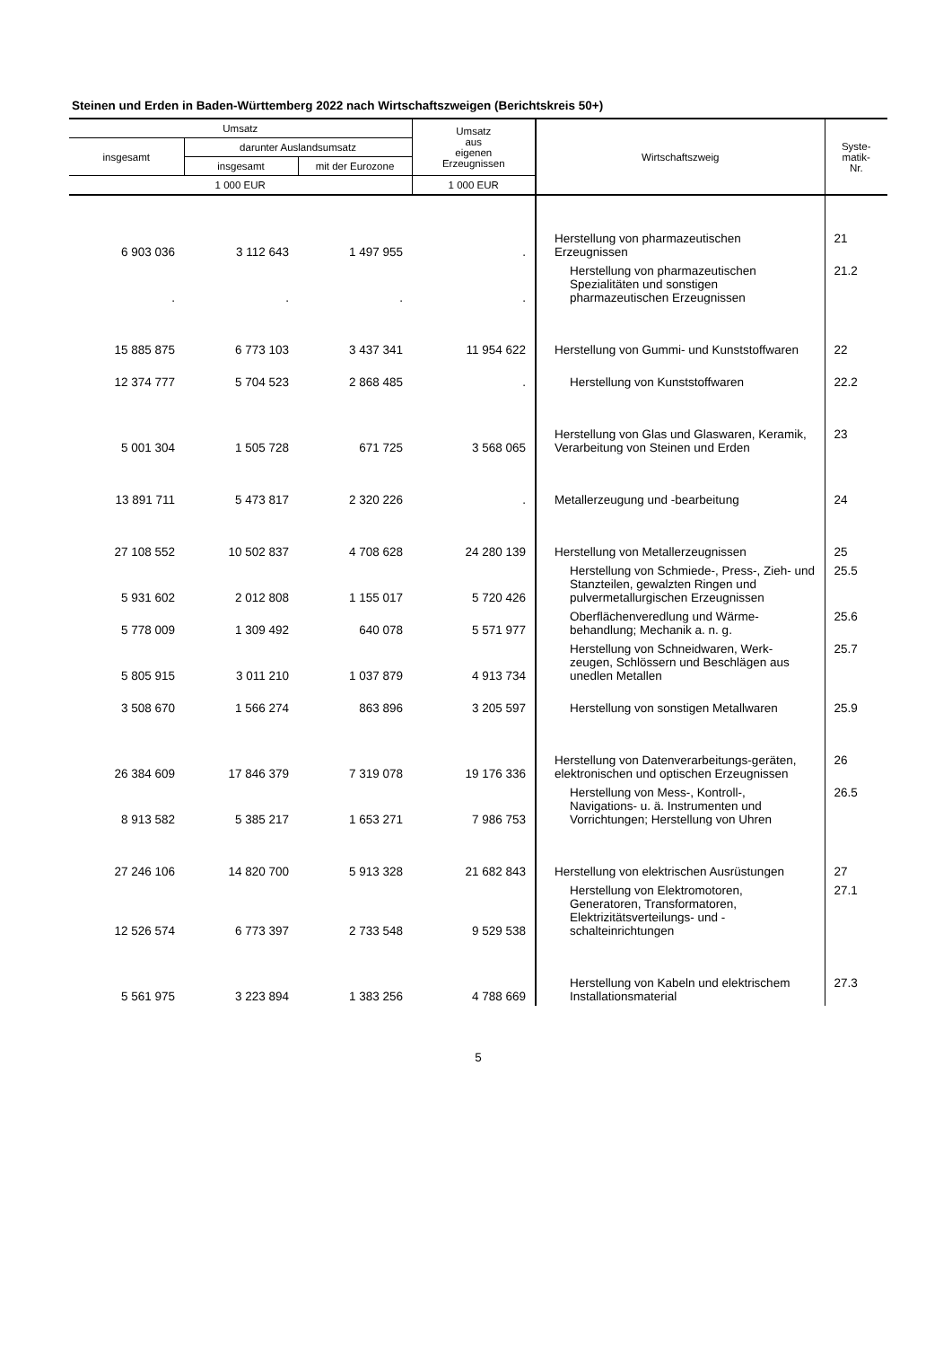Steinen und Erden in Baden-Württemberg 2022 nach Wirtschaftszweigen (Berichtskreis 50+)
| Umsatz | | | Umsatz aus eigenen Erzeugnissen | Wirtschaftszweig | Syste- matik- Nr. |
| --- | --- | --- | --- | --- | --- |
| insgesamt | darunter Auslandsumsatz | | | | |
| | insgesamt | mit der Eurozone | | | |
| 1 000 EUR | | | 1 000 EUR | | |
| 6 903 036 | 3 112 643 | 1 497 955 | . | Herstellung von pharmazeutischen Erzeugnissen | 21 |
| . | . | . | . | Herstellung von pharmazeutischen Spezialitäten und sonstigen pharmazeutischen Erzeugnissen | 21.2 |
| 15 885 875 | 6 773 103 | 3 437 341 | 11 954 622 | Herstellung von Gummi- und Kunststoffwaren | 22 |
| 12 374 777 | 5 704 523 | 2 868 485 | . | Herstellung von Kunststoffwaren | 22.2 |
| 5 001 304 | 1 505 728 | 671 725 | 3 568 065 | Herstellung von Glas und Glaswaren, Keramik, Verarbeitung von Steinen und Erden | 23 |
| 13 891 711 | 5 473 817 | 2 320 226 | . | Metallerzeugung und -bearbeitung | 24 |
| 27 108 552 | 10 502 837 | 4 708 628 | 24 280 139 | Herstellung von Metallerzeugnissen | 25 |
| 5 931 602 | 2 012 808 | 1 155 017 | 5 720 426 | Herstellung von Schmiede-, Press-, Zieh- und Stanzteilen, gewalzten Ringen und pulvermetallurgischen Erzeugnissen | 25.5 |
| 5 778 009 | 1 309 492 | 640 078 | 5 571 977 | Oberflächenveredlung und Wärme-behandlung; Mechanik a. n. g. | 25.6 |
| 5 805 915 | 3 011 210 | 1 037 879 | 4 913 734 | Herstellung von Schneidwaren, Werk-zeugen, Schlössern und Beschlägen aus unedlen Metallen | 25.7 |
| 3 508 670 | 1 566 274 | 863 896 | 3 205 597 | Herstellung von sonstigen Metallwaren | 25.9 |
| 26 384 609 | 17 846 379 | 7 319 078 | 19 176 336 | Herstellung von Datenverarbeitungs-geräten, elektronischen und optischen Erzeugnissen | 26 |
| 8 913 582 | 5 385 217 | 1 653 271 | 7 986 753 | Herstellung von Mess-, Kontroll-, Navigations- u. ä. Instrumenten und Vorrichtungen; Herstellung von Uhren | 26.5 |
| 27 246 106 | 14 820 700 | 5 913 328 | 21 682 843 | Herstellung von elektrischen Ausrüstungen | 27 |
| 12 526 574 | 6 773 397 | 2 733 548 | 9 529 538 | Herstellung von Elektromotoren, Generatoren, Transformatoren, Elektrizitätsverteilungs- und -schalteinrichtungen | 27.1 |
| 5 561 975 | 3 223 894 | 1 383 256 | 4 788 669 | Herstellung von Kabeln und elektrischem Installationsmaterial | 27.3 |
5